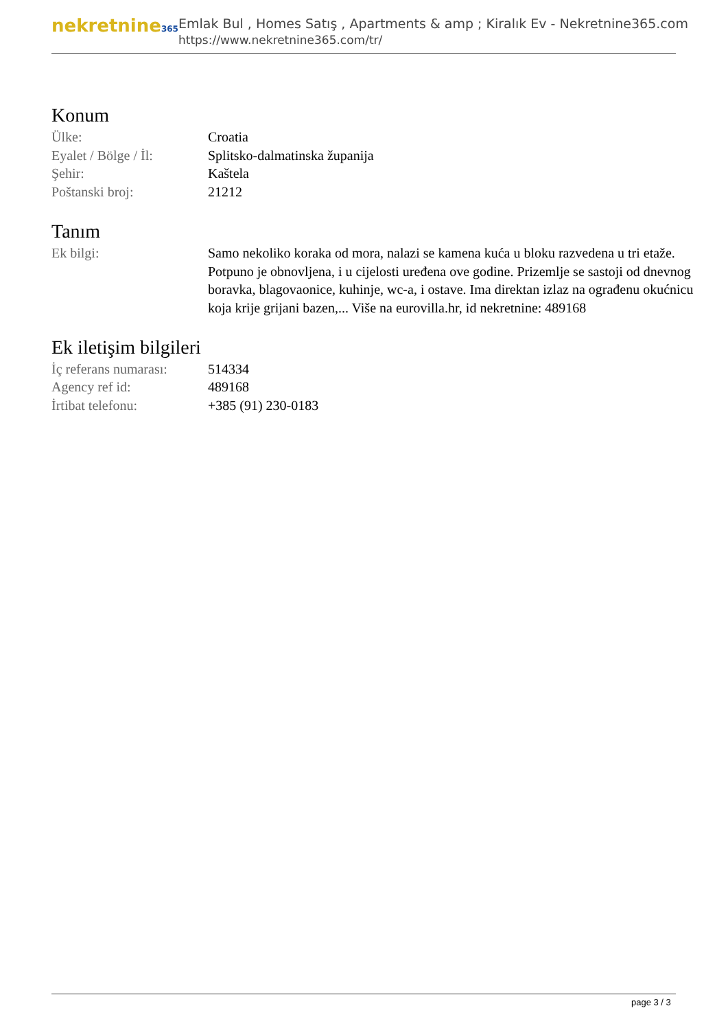nekretnine365
Emlak Bul , Homes Satış , Apartments & amp ; Kiralık Ev - Nekretnine365.com
https://www.nekretnine365.com/tr/
Konum
| Ülke: | Croatia |
| Eyalet / Bölge / İl: | Splitsko-dalmatinska županija |
| Şehir: | Kaštela |
| Poštanski broj: | 21212 |
Tanım
| Ek bilgi: | Samo nekoliko koraka od mora, nalazi se kamena kuća u bloku razvedena u tri etaže. Potpuno je obnovljena, i u cijelosti uređena ove godine. Prizemlje se sastoji od dnevnog boravka, blagovaonice, kuhinje, wc-a, i ostave. Ima direktan izlaz na ograđenu okućnicu koja krije grijani bazen,... Više na eurovilla.hr, id nekretnine: 489168 |
Ek iletişim bilgileri
| İç referans numarası: | 514334 |
| Agency ref id: | 489168 |
| İrtibat telefonu: | +385 (91) 230-0183 |
page 3 / 3